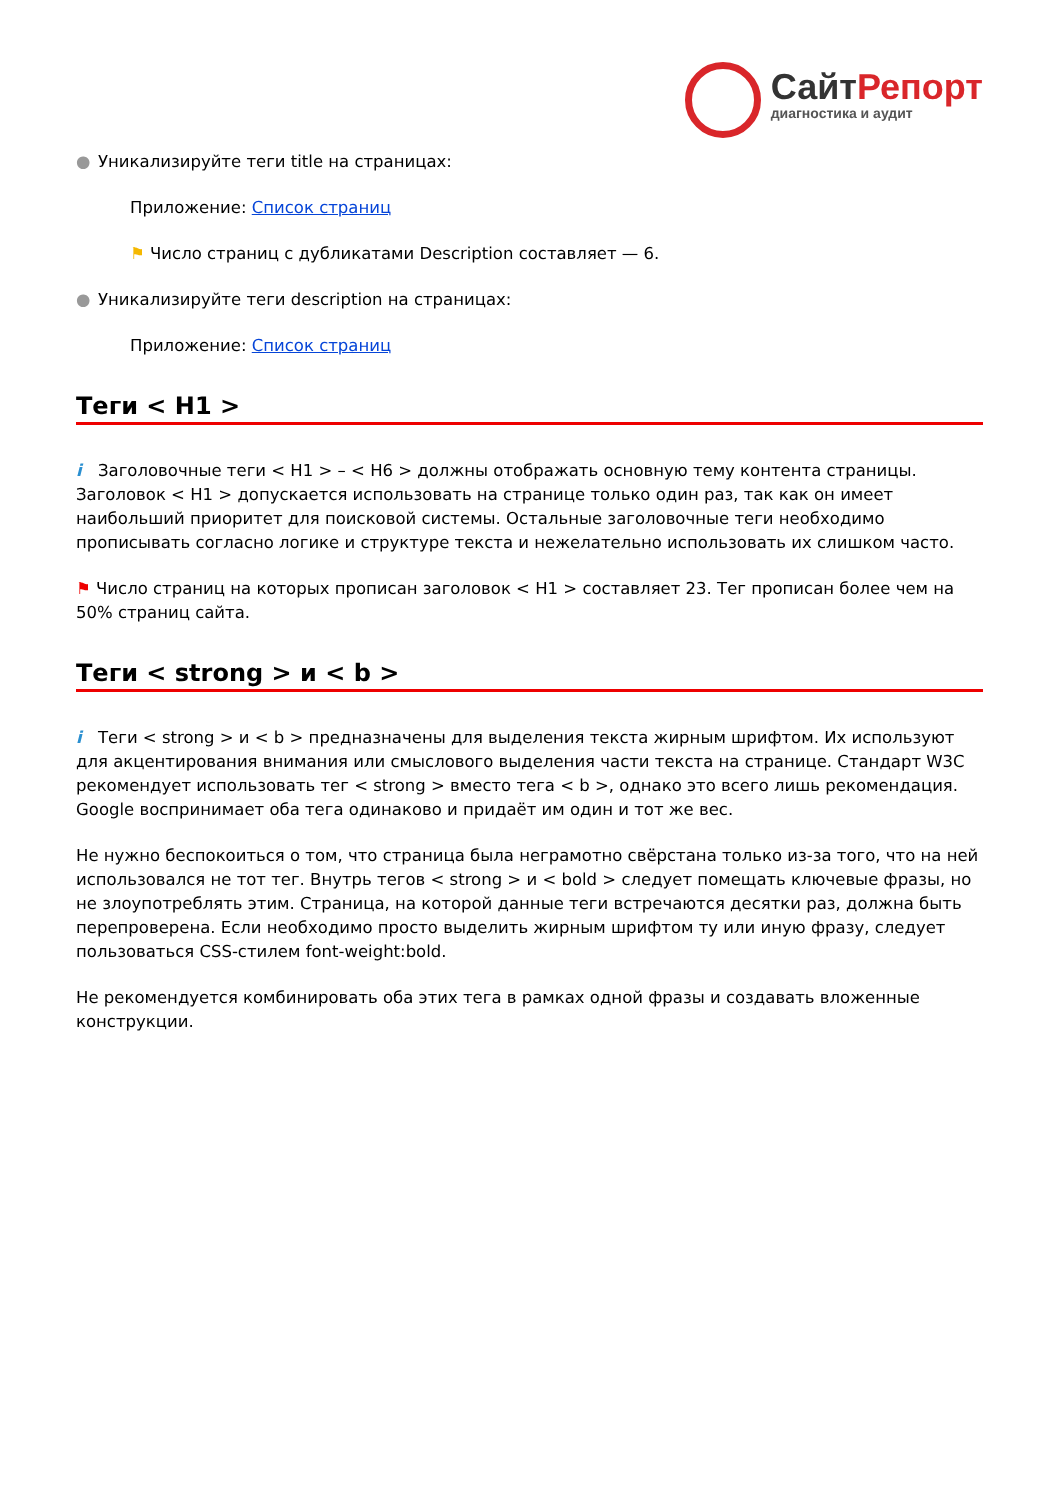СайтРепорт
диагностика и аудит
● Уникализируйте теги title на страницах:
Приложение: Список страниц
⚑ Число страниц с дубликатами Description составляет — 6.
● Уникализируйте теги description на страницах:
Приложение: Список страниц
Теги < H1 >
i Заголовочные теги < H1 > – < H6 > должны отображать основную тему контента страницы. Заголовок < H1 > допускается использовать на странице только один раз, так как он имеет наибольший приоритет для поисковой системы. Остальные заголовочные теги необходимо прописывать согласно логике и структуре текста и нежелательно использовать их слишком часто.
⚑ Число страниц на которых прописан заголовок < H1 > составляет 23. Тег прописан более чем на 50% страниц сайта.
Теги < strong > и < b >
i Теги < strong > и < b > предназначены для выделения текста жирным шрифтом. Их используют для акцентирования внимания или смыслового выделения части текста на странице. Стандарт W3C рекомендует использовать тег < strong > вместо тега < b >, однако это всего лишь рекомендация. Google воспринимает оба тега одинаково и придаёт им один и тот же вес.
Не нужно беспокоиться о том, что страница была неграмотно свёрстана только из-за того, что на ней использовался не тот тег. Внутрь тегов < strong > и < bold > следует помещать ключевые фразы, но не злоупотреблять этим. Страница, на которой данные теги встречаются десятки раз, должна быть перепроверена. Если необходимо просто выделить жирным шрифтом ту или иную фразу, следует пользоваться CSS-стилем font-weight:bold.
Не рекомендуется комбинировать оба этих тега в рамках одной фразы и создавать вложенные конструкции.